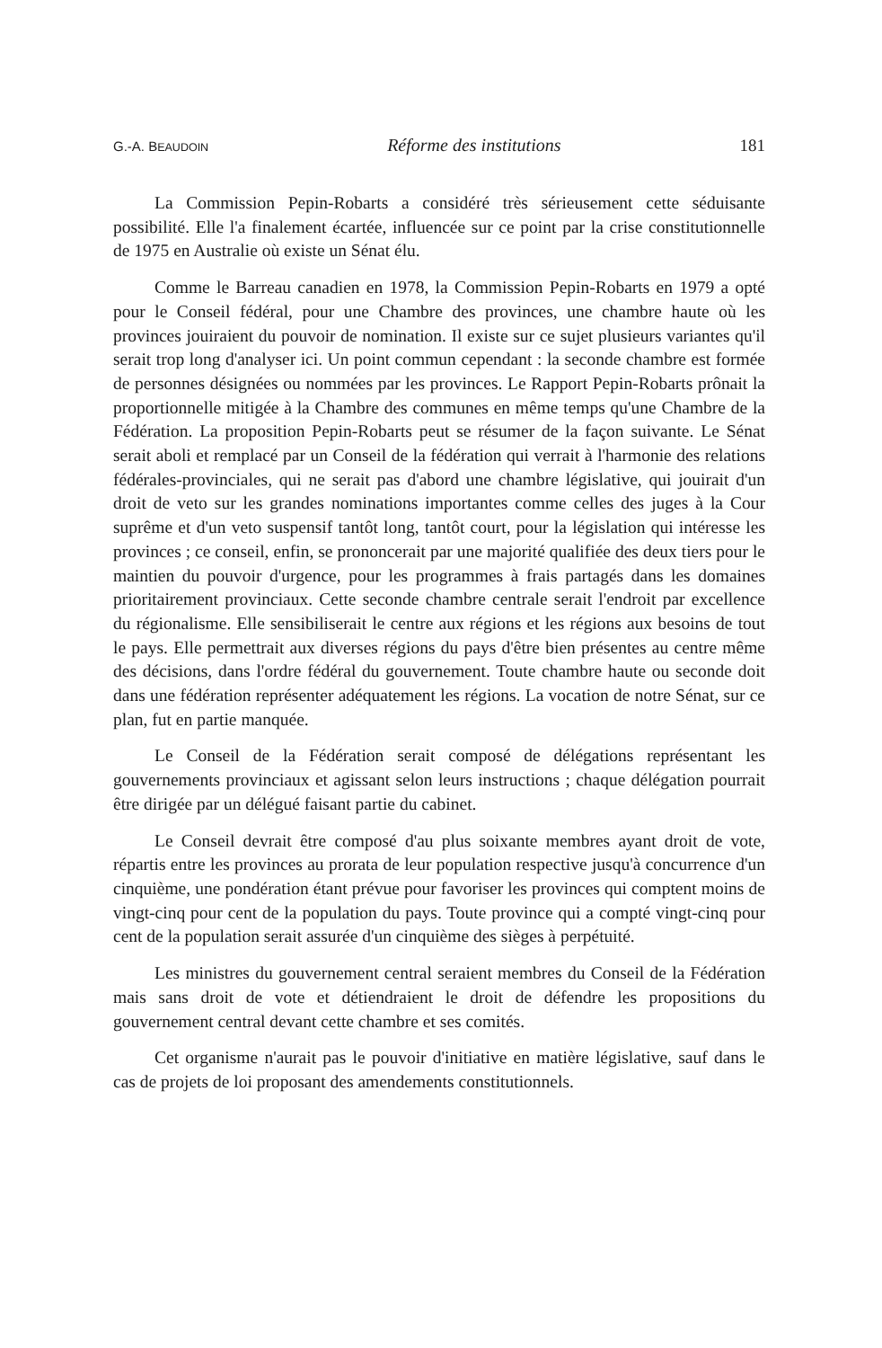G.-A. BEAUDOIN Réforme des institutions 181
La Commission Pepin-Robarts a considéré très sérieusement cette séduisante possibilité. Elle l'a finalement écartée, influencée sur ce point par la crise constitutionnelle de 1975 en Australie où existe un Sénat élu.
Comme le Barreau canadien en 1978, la Commission Pepin-Robarts en 1979 a opté pour le Conseil fédéral, pour une Chambre des provinces, une chambre haute où les provinces jouiraient du pouvoir de nomination. Il existe sur ce sujet plusieurs variantes qu'il serait trop long d'analyser ici. Un point commun cependant : la seconde chambre est formée de personnes désignées ou nommées par les provinces. Le Rapport Pepin-Robarts prônait la proportionnelle mitigée à la Chambre des communes en même temps qu'une Chambre de la Fédération. La proposition Pepin-Robarts peut se résumer de la façon suivante. Le Sénat serait aboli et remplacé par un Conseil de la fédération qui verrait à l'harmonie des relations fédérales-provinciales, qui ne serait pas d'abord une chambre législative, qui jouirait d'un droit de veto sur les grandes nominations importantes comme celles des juges à la Cour suprême et d'un veto suspensif tantôt long, tantôt court, pour la législation qui intéresse les provinces ; ce conseil, enfin, se prononcerait par une majorité qualifiée des deux tiers pour le maintien du pouvoir d'urgence, pour les programmes à frais partagés dans les domaines prioritairement provinciaux. Cette seconde chambre centrale serait l'endroit par excellence du régionalisme. Elle sensibiliserait le centre aux régions et les régions aux besoins de tout le pays. Elle permettrait aux diverses régions du pays d'être bien présentes au centre même des décisions, dans l'ordre fédéral du gouvernement. Toute chambre haute ou seconde doit dans une fédération représenter adéquatement les régions. La vocation de notre Sénat, sur ce plan, fut en partie manquée.
Le Conseil de la Fédération serait composé de délégations représentant les gouvernements provinciaux et agissant selon leurs instructions ; chaque délégation pourrait être dirigée par un délégué faisant partie du cabinet.
Le Conseil devrait être composé d'au plus soixante membres ayant droit de vote, répartis entre les provinces au prorata de leur population respective jusqu'à concurrence d'un cinquième, une pondération étant prévue pour favoriser les provinces qui comptent moins de vingt-cinq pour cent de la population du pays. Toute province qui a compté vingt-cinq pour cent de la population serait assurée d'un cinquième des sièges à perpétuité.
Les ministres du gouvernement central seraient membres du Conseil de la Fédération mais sans droit de vote et détiendraient le droit de défendre les propositions du gouvernement central devant cette chambre et ses comités.
Cet organisme n'aurait pas le pouvoir d'initiative en matière législative, sauf dans le cas de projets de loi proposant des amendements constitutionnels.